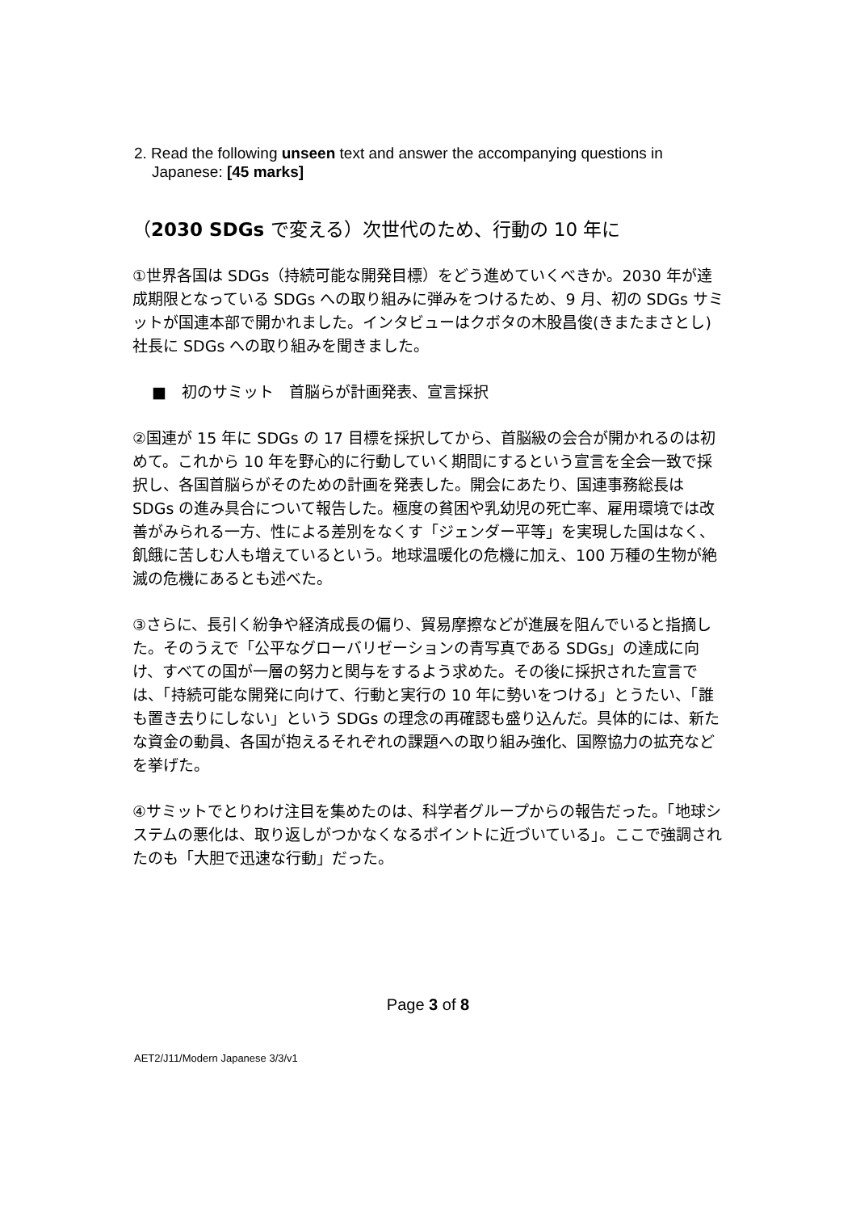2. Read the following unseen text and answer the accompanying questions in
Japanese: [45 marks]
（2030 SDGs で変える）次世代のため、行動の 10 年に
①世界各国は SDGs（持続可能な開発目標）をどう進めていくべきか。2030 年が達成期限となっている SDGs への取り組みに弾みをつけるため、9 月、初の SDGs サミットが国連本部で開かれました。インタビューはクボタの木股昌俊(きまたまさとし)社長に SDGs への取り組みを聞きました。
■　初のサミット　首脳らが計画発表、宣言採択
②国連が 15 年に SDGs の 17 目標を採択してから、首脳級の会合が開かれるのは初めて。これから 10 年を野心的に行動していく期間にするという宣言を全会一致で採択し、各国首脳らがそのための計画を発表した。開会にあたり、国連事務総長は SDGs の進み具合について報告した。極度の貧困や乳幼児の死亡率、雇用環境では改善がみられる一方、性による差別をなくす「ジェンダー平等」を実現した国はなく、飢餓に苦しむ人も増えているという。地球温暖化の危機に加え、100 万種の生物が絶滅の危機にあるとも述べた。
③さらに、長引く紛争や経済成長の偏り、貿易摩擦などが進展を阻んでいると指摘した。そのうえで「公平なグローバリゼーションの青写真である SDGs」の達成に向け、すべての国が一層の努力と関与をするよう求めた。その後に採択された宣言では、「持続可能な開発に向けて、行動と実行の 10 年に勢いをつける」とうたい、「誰も置き去りにしない」という SDGs の理念の再確認も盛り込んだ。具体的には、新たな資金の動員、各国が抱えるそれぞれの課題への取り組み強化、国際協力の拡充などを挙げた。
④サミットでとりわけ注目を集めたのは、科学者グループからの報告だった。「地球システムの悪化は、取り返しがつかなくなるポイントに近づいている」。ここで強調されたのも「大胆で迅速な行動」だった。
Page 3 of 8
AET2/J11/Modern Japanese 3/3/v1